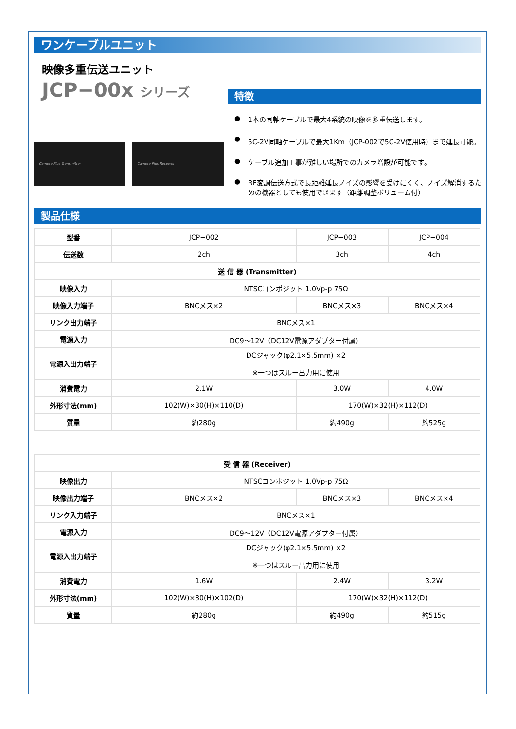ワンケーブルユニット
映像多重伝送ユニット
JCP−00x シリーズ
Camera Plus Transmitter Camera Plus Receiver
特徴
● 1本の同軸ケーブルで最大4系統の映像を多重伝送します。
● 5C-2V同軸ケーブルで最大1Km（JCP-002で5C-2V使用時）まで延長可能。
● ケーブル追加工事が難しい場所でのカメラ増設が可能です。
● RF変調伝送方式で長距離延長ノイズの影響を受けにくく、ノイズ解消するための機器としても使用できます（距離調整ボリューム付）
製品仕様
| 型番 | JCP−002 | JCP−003 | JCP−004 |
| 伝送数 | 2ch | 3ch | 4ch |
| 送 信 器 (Transmitter) | | | |
| 映像入力 | NTSCコンポジット 1.0Vp-p 75Ω | | |
| 映像入力端子 | BNCメス×2 | BNCメス×3 | BNCメス×4 |
| リンク出力端子 | BNCメス×1 | | |
| 電源入力 | DC9～12V（DC12V電源アダプター付属） | | |
| 電源入出力端子 | DCジャック(φ2.1×5.5mm) ×2 ※一つはスルー出力用に使用 | | |
| 消費電力 | 2.1W | 3.0W | 4.0W |
| 外形寸法(mm) | 102(W)×30(H)×110(D) | 170(W)×32(H)×112(D) | |
| 質量 | 約280g | 約490g | 約525g |
| 受 信 器 (Receiver) | | | |
| --- | --- | --- | --- |
| 映像出力 | NTSCコンポジット 1.0Vp-p 75Ω | | |
| 映像出力端子 | BNCメス×2 | BNCメス×3 | BNCメス×4 |
| リンク入力端子 | BNCメス×1 | | |
| 電源入力 | DC9～12V（DC12V電源アダプター付属） | | |
| 電源入出力端子 | DCジャック(φ2.1×5.5mm) ×2 ※一つはスルー出力用に使用 | | |
| 消費電力 | 1.6W | 2.4W | 3.2W |
| 外形寸法(mm) | 102(W)×30(H)×102(D) | 170(W)×32(H)×112(D) | |
| 質量 | 約280g | 約490g | 約515g |